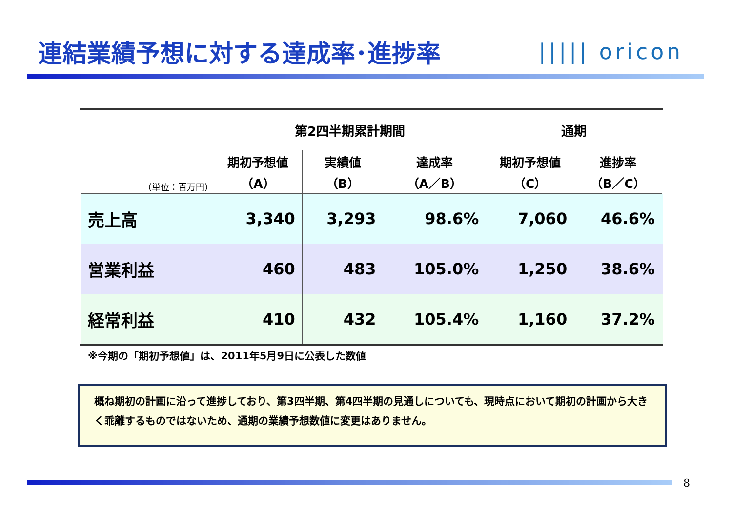連結業績予想に対する達成率･進捗率 ||||| oricon
| （単位：百万円） | 第2四半期累計期間 | | | 通期 | |
| --- | --- | --- | --- | --- | --- |
| | 期初予想値 （A） | 実績値 （B） | 達成率 （A／B） | 期初予想値 （C） | 進捗率 （B／C） |
| 売上高 | 3,340 | 3,293 | 98.6% | 7,060 | 46.6% |
| 営業利益 | 460 | 483 | 105.0% | 1,250 | 38.6% |
| 経常利益 | 410 | 432 | 105.4% | 1,160 | 37.2% |
※今期の「期初予想値」は、2011年5月9日に公表した数値
概ね期初の計画に沿って進捗しており、第3四半期、第4四半期の見通しについても、現時点において期初の計画から大きく乖離するものではないため、通期の業績予想数値に変更はありません。
8